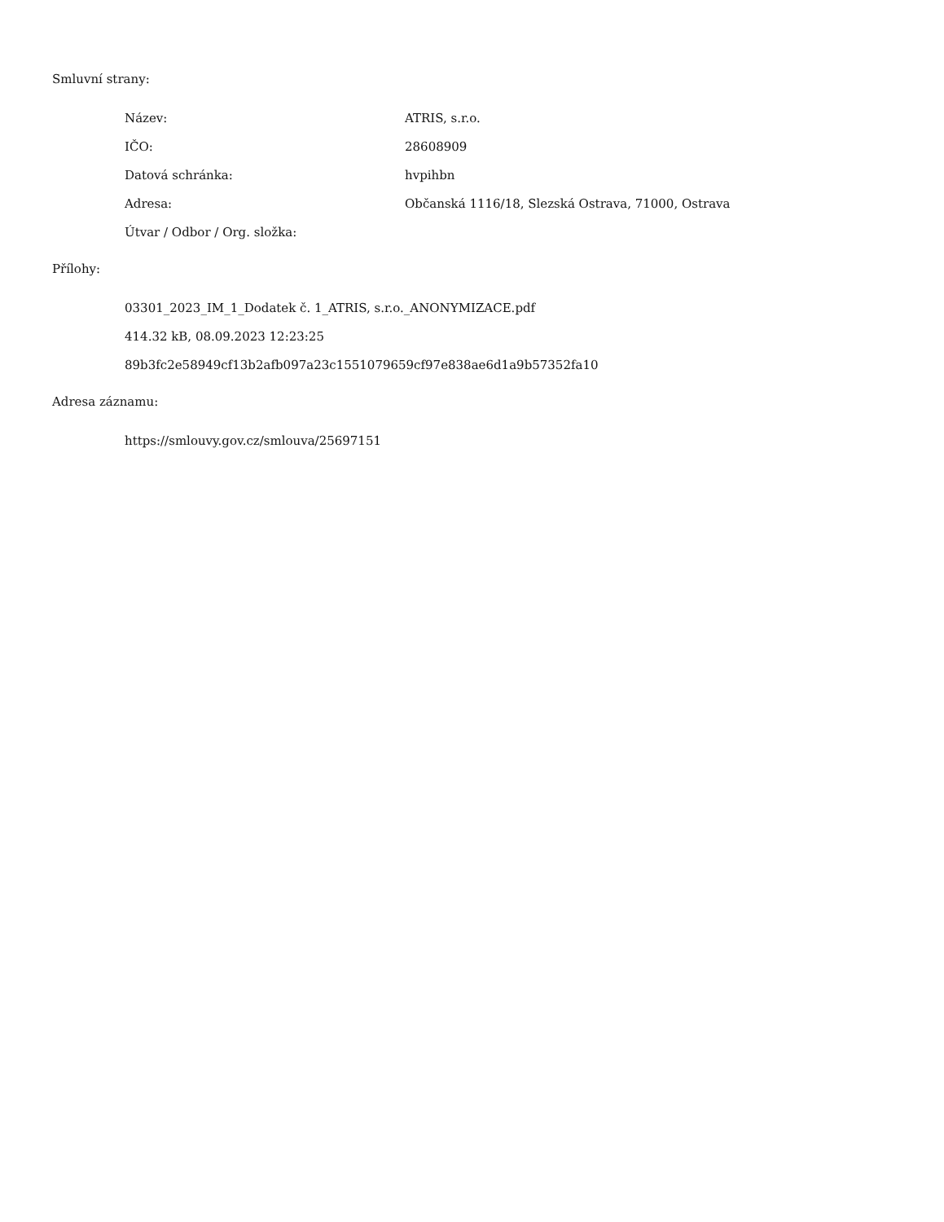Smluvní strany:
Název: ATRIS, s.r.o.
IČO: 28608909
Datová schránka: hvpihbn
Adresa: Občanská 1116/18, Slezská Ostrava, 71000, Ostrava
Útvar / Odbor / Org. složka:
Přílohy:
03301_2023_IM_1_Dodatek č. 1_ATRIS, s.r.o._ANONYMIZACE.pdf
414.32 kB, 08.09.2023 12:23:25
89b3fc2e58949cf13b2afb097a23c1551079659cf97e838ae6d1a9b57352fa10
Adresa záznamu:
https://smlouvy.gov.cz/smlouva/25697151